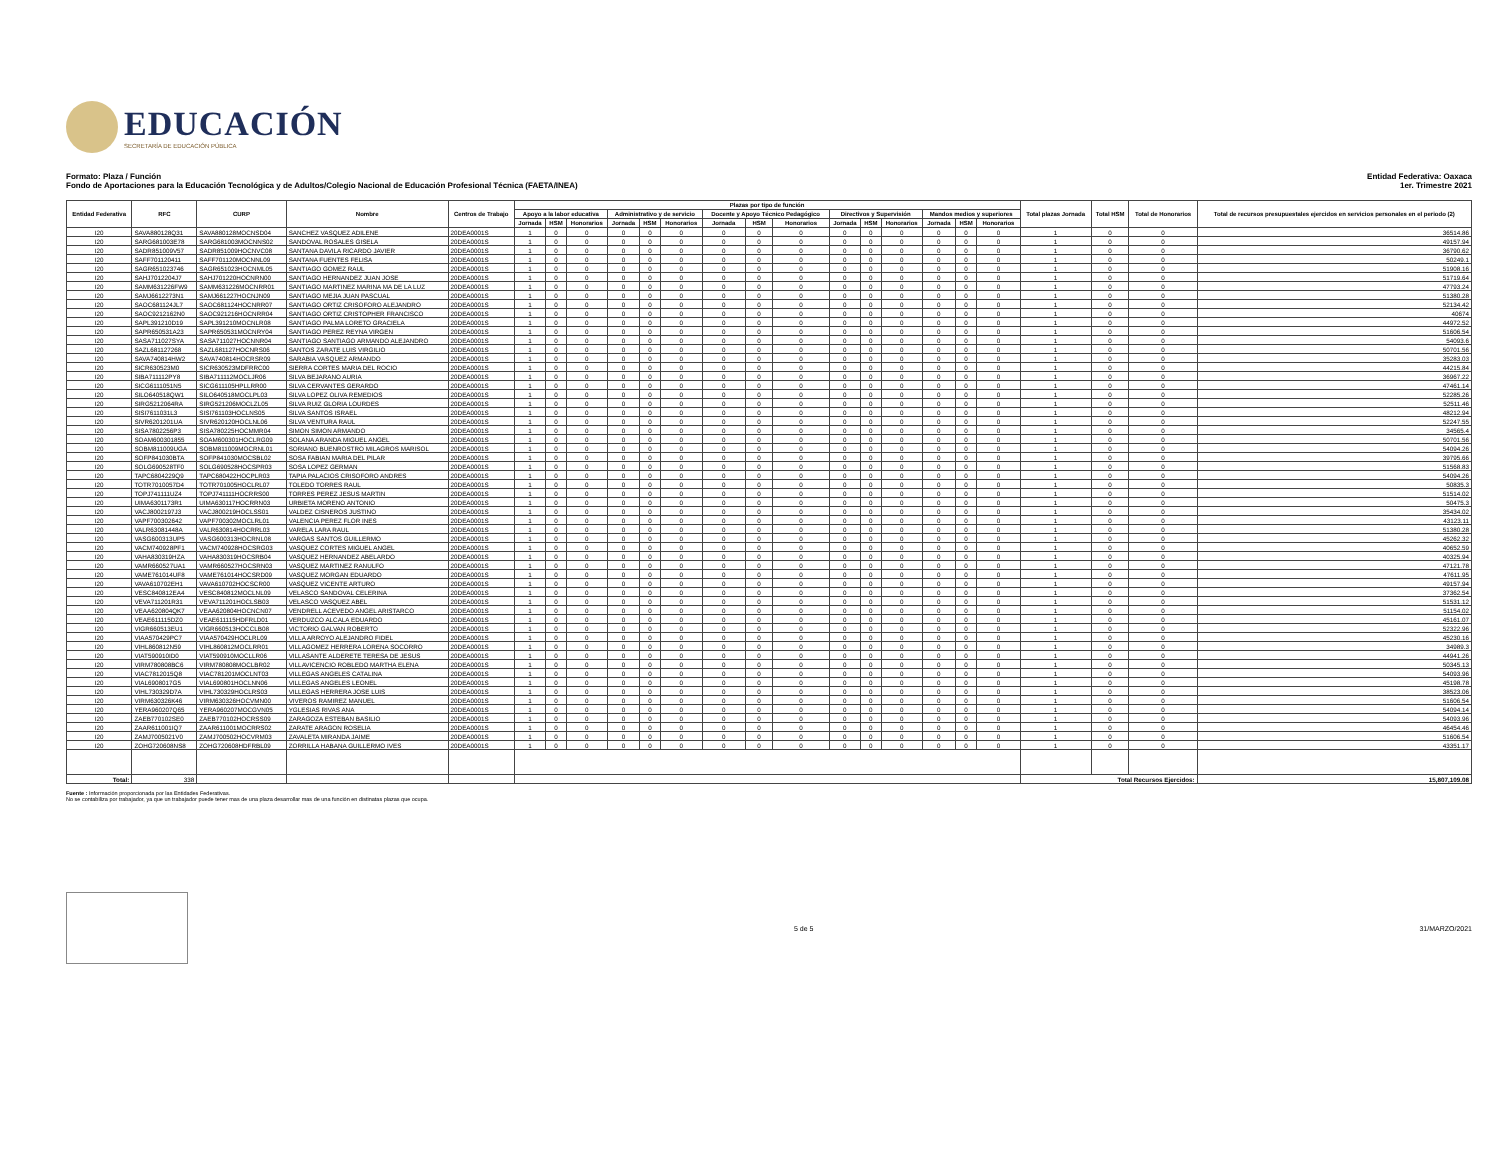EDUCACIÓN
SECRETARÍA DE EDUCACIÓN PÚBLICA
Formato: Plaza / Función
Fondo de Aportaciones para la Educación Tecnológica y de Adultos/Colegio Nacional de Educación Profesional Técnica (FAETA/INEA)
Entidad Federativa: Oaxaca
1er. Trimestre 2021
| Entidad Federativa | RFC | CURP | Nombre | Centros de Trabajo | Plazas por tipo de función | | | | | | | | | | | | | | | Total plazas Jornada | Total HSM | Total de Honorarios | Total de recursos presupuestales ejercidos en servicios personales en el periodo (2) |
| --- | --- | --- | --- | --- | --- | --- | --- | --- | --- | --- | --- | --- | --- | --- | --- | --- | --- | --- | --- | --- | --- | --- | --- |
| | | | | | Apoyo a la labor educativa | | | Administrativo y de servicio | | | Docente y Apoyo Técnico Pedagógico | | | Directivos y Supervisión | | | Mandos medios y superiores | | | | | | |
| | | | | | Jornada | HSM | Honorarios | Jornada | HSM | Honorarios | Jornada | HSM | Honorarios | Jornada | HSM | Honorarios | Jornada | HSM | Honorarios | | | | |
| I20 | SAVA880128Q31 | SAVA880128MOCNSD04 | SANCHEZ VASQUEZ ADILENE | 20DEA0001S | 1 | 0 | 0 | 0 | 0 | 0 | 0 | 0 | 0 | 0 | 0 | 0 | 0 | 0 | 0 | 1 | 0 | 0 | 36514.86 |
| I20 | SARG681003E78 | SARG681003MOCNNS02 | SANDOVAL ROSALES GISELA | 20DEA0001S | 1 | 0 | 0 | 0 | 0 | 0 | 0 | 0 | 0 | 0 | 0 | 0 | 0 | 0 | 0 | 1 | 0 | 0 | 49157.94 |
| I20 | SADR851009V57 | SADR851009HOCNVC08 | SANTANA DAVILA RICARDO JAVIER | 20DEA0001S | 1 | 0 | 0 | 0 | 0 | 0 | 0 | 0 | 0 | 0 | 0 | 0 | 0 | 0 | 0 | 1 | 0 | 0 | 36790.62 |
| I20 | SAFF701120411 | SAFF701120MOCNNL09 | SANTANA FUENTES FELISA | 20DEA0001S | 1 | 0 | 0 | 0 | 0 | 0 | 0 | 0 | 0 | 0 | 0 | 0 | 0 | 0 | 0 | 1 | 0 | 0 | 50249.1 |
| I20 | SAGR651023746 | SAGR651023HOCNML05 | SANTIAGO GOMEZ RAUL | 20DEA0001S | 1 | 0 | 0 | 0 | 0 | 0 | 0 | 0 | 0 | 0 | 0 | 0 | 0 | 0 | 0 | 1 | 0 | 0 | 51908.16 |
| I20 | SAHJ7012204J7 | SAHJ701220HOCNRN00 | SANTIAGO HERNANDEZ JUAN JOSE | 20DEA0001S | 1 | 0 | 0 | 0 | 0 | 0 | 0 | 0 | 0 | 0 | 0 | 0 | 0 | 0 | 0 | 1 | 0 | 0 | 51719.64 |
| I20 | SAMM631226FW9 | SAMM631226MOCNRR01 | SANTIAGO MARTINEZ MARINA MA DE LA LUZ | 20DEA0001S | 1 | 0 | 0 | 0 | 0 | 0 | 0 | 0 | 0 | 0 | 0 | 0 | 0 | 0 | 0 | 1 | 0 | 0 | 47793.24 |
| I20 | SAMJ6612273N1 | SAMJ661227HOCNJN09 | SANTIAGO MEJIA JUAN PASCUAL | 20DEA0001S | 1 | 0 | 0 | 0 | 0 | 0 | 0 | 0 | 0 | 0 | 0 | 0 | 0 | 0 | 0 | 1 | 0 | 0 | 51380.28 |
| I20 | SAOC681124JL7 | SAOC681124HOCNRR07 | SANTIAGO ORTIZ CRISOFORO ALEJANDRO | 20DEA0001S | 1 | 0 | 0 | 0 | 0 | 0 | 0 | 0 | 0 | 0 | 0 | 0 | 0 | 0 | 0 | 1 | 0 | 0 | 52134.42 |
| I20 | SAOC9212162N0 | SAOC921216HOCNRR04 | SANTIAGO ORTIZ CRISTOPHER FRANCISCO | 20DEA0001S | 1 | 0 | 0 | 0 | 0 | 0 | 0 | 0 | 0 | 0 | 0 | 0 | 0 | 0 | 0 | 1 | 0 | 0 | 40674 |
| I20 | SAPL391210D19 | SAPL391210MOCNLR08 | SANTIAGO PALMA LORETO GRACIELA | 20DEA0001S | 1 | 0 | 0 | 0 | 0 | 0 | 0 | 0 | 0 | 0 | 0 | 0 | 0 | 0 | 0 | 1 | 0 | 0 | 44972.52 |
| I20 | SAPR650531A23 | SAPR650531MOCNRY04 | SANTIAGO PEREZ REYNA VIRGEN | 20DEA0001S | 1 | 0 | 0 | 0 | 0 | 0 | 0 | 0 | 0 | 0 | 0 | 0 | 0 | 0 | 0 | 1 | 0 | 0 | 51606.54 |
| I20 | SASA711027SYA | SASA711027HOCNNR04 | SANTIAGO SANTIAGO ARMANDO ALEJANDRO | 20DEA0001S | 1 | 0 | 0 | 0 | 0 | 0 | 0 | 0 | 0 | 0 | 0 | 0 | 0 | 0 | 0 | 1 | 0 | 0 | 54093.6 |
| I20 | SAZL681127268 | SAZL681127HOCNRS06 | SANTOS ZARATE LUIS VIRGILIO | 20DEA0001S | 1 | 0 | 0 | 0 | 0 | 0 | 0 | 0 | 0 | 0 | 0 | 0 | 0 | 0 | 0 | 1 | 0 | 0 | 50701.56 |
| I20 | SAVA740814HW2 | SAVA740814HOCRSR09 | SARABIA VASQUEZ ARMANDO | 20DEA0001S | 1 | 0 | 0 | 0 | 0 | 0 | 0 | 0 | 0 | 0 | 0 | 0 | 0 | 0 | 0 | 1 | 0 | 0 | 35283.03 |
| I20 | SICR630523M0 | SICR630523MDFRRC00 | SIERRA CORTES MARIA DEL ROCIO | 20DEA0001S | 1 | 0 | 0 | 0 | 0 | 0 | 0 | 0 | 0 | 0 | 0 | 0 | 0 | 0 | 0 | 1 | 0 | 0 | 44215.84 |
| I20 | SIBA711112PY8 | SIBA711112MOCLJR06 | SILVA BEJARANO AURIA | 20DEA0001S | 1 | 0 | 0 | 0 | 0 | 0 | 0 | 0 | 0 | 0 | 0 | 0 | 0 | 0 | 0 | 1 | 0 | 0 | 36967.22 |
| I20 | SICG6111051N5 | SICG611105HPLLRR00 | SILVA CERVANTES GERARDO | 20DEA0001S | 1 | 0 | 0 | 0 | 0 | 0 | 0 | 0 | 0 | 0 | 0 | 0 | 0 | 0 | 0 | 1 | 0 | 0 | 47461.14 |
| I20 | SILO640518QW1 | SILO640518MOCLPL03 | SILVA LOPEZ OLIVA REMEDIOS | 20DEA0001S | 1 | 0 | 0 | 0 | 0 | 0 | 0 | 0 | 0 | 0 | 0 | 0 | 0 | 0 | 0 | 1 | 0 | 0 | 52285.26 |
| I20 | SIRG5212064RA | SIRG521206MOCLZL05 | SILVA RUIZ GLORIA LOURDES | 20DEA0001S | 1 | 0 | 0 | 0 | 0 | 0 | 0 | 0 | 0 | 0 | 0 | 0 | 0 | 0 | 0 | 1 | 0 | 0 | 52511.46 |
| I20 | SISI7611031L3 | SISI761103HOCLNS05 | SILVA SANTOS ISRAEL | 20DEA0001S | 1 | 0 | 0 | 0 | 0 | 0 | 0 | 0 | 0 | 0 | 0 | 0 | 0 | 0 | 0 | 1 | 0 | 0 | 48212.94 |
| I20 | SIVR6201201UA | SIVR620120HOCLNL06 | SILVA VENTURA RAUL | 20DEA0001S | 1 | 0 | 0 | 0 | 0 | 0 | 0 | 0 | 0 | 0 | 0 | 0 | 0 | 0 | 0 | 1 | 0 | 0 | 52247.55 |
| I20 | SISA7802256P3 | SISA780225HOCMMR04 | SIMON SIMON ARMANDO | 20DEA0001S | 1 | 0 | 0 | 0 | 0 | 0 | 0 | 0 | 0 | 0 | 0 | 0 | 0 | 0 | 0 | 1 | 0 | 0 | 34565.4 |
| I20 | SOAM600301855 | SOAM600301HOCLRG09 | SOLANA ARANDA MIGUEL ANGEL | 20DEA0001S | 1 | 0 | 0 | 0 | 0 | 0 | 0 | 0 | 0 | 0 | 0 | 0 | 0 | 0 | 0 | 1 | 0 | 0 | 50701.56 |
| I20 | SOBM811009UGA | SOBM811009MOCRNL01 | SORIANO BUENROSTRO MILAGROS MARISOL | 20DEA0001S | 1 | 0 | 0 | 0 | 0 | 0 | 0 | 0 | 0 | 0 | 0 | 0 | 0 | 0 | 0 | 1 | 0 | 0 | 54094.26 |
| I20 | SOFP841030BTA | SOFP841030MOCSBL02 | SOSA FABIAN MARIA DEL PILAR | 20DEA0001S | 1 | 0 | 0 | 0 | 0 | 0 | 0 | 0 | 0 | 0 | 0 | 0 | 0 | 0 | 0 | 1 | 0 | 0 | 39795.66 |
| I20 | SOLG690528TF0 | SOLG690528HOCSPR03 | SOSA LOPEZ GERMAN | 20DEA0001S | 1 | 0 | 0 | 0 | 0 | 0 | 0 | 0 | 0 | 0 | 0 | 0 | 0 | 0 | 0 | 1 | 0 | 0 | 51568.83 |
| I20 | TAPC6804229Q9 | TAPC680422HOCPLR03 | TAPIA PALACIOS CRISOFORO ANDRES | 20DEA0001S | 1 | 0 | 0 | 0 | 0 | 0 | 0 | 0 | 0 | 0 | 0 | 0 | 0 | 0 | 0 | 1 | 0 | 0 | 54094.26 |
| I20 | TOTR7010057D4 | TOTR701005HOCLRL07 | TOLEDO TORRES RAUL | 20DEA0001S | 1 | 0 | 0 | 0 | 0 | 0 | 0 | 0 | 0 | 0 | 0 | 0 | 0 | 0 | 0 | 1 | 0 | 0 | 50835.3 |
| I20 | TOPJ741111UZ4 | TOPJ741111HOCRRS00 | TORRES PEREZ JESUS MARTIN | 20DEA0001S | 1 | 0 | 0 | 0 | 0 | 0 | 0 | 0 | 0 | 0 | 0 | 0 | 0 | 0 | 0 | 1 | 0 | 0 | 51514.02 |
| I20 | UIMA6301173R1 | UIMA630117HOCRRN03 | URBIETA MORENO ANTONIO | 20DEA0001S | 1 | 0 | 0 | 0 | 0 | 0 | 0 | 0 | 0 | 0 | 0 | 0 | 0 | 0 | 0 | 1 | 0 | 0 | 50475.3 |
| I20 | VACJ8002197J3 | VACJ800219HOCLSS01 | VALDEZ CISNEROS JUSTINO | 20DEA0001S | 1 | 0 | 0 | 0 | 0 | 0 | 0 | 0 | 0 | 0 | 0 | 0 | 0 | 0 | 0 | 1 | 0 | 0 | 35434.02 |
| I20 | VAPF700302642 | VAPF700302MOCLRL01 | VALENCIA PEREZ FLOR INES | 20DEA0001S | 1 | 0 | 0 | 0 | 0 | 0 | 0 | 0 | 0 | 0 | 0 | 0 | 0 | 0 | 0 | 1 | 0 | 0 | 43123.11 |
| I20 | VALR63081448A | VALR630814HOCRRL03 | VARELA LARA RAUL | 20DEA0001S | 1 | 0 | 0 | 0 | 0 | 0 | 0 | 0 | 0 | 0 | 0 | 0 | 0 | 0 | 0 | 1 | 0 | 0 | 51380.28 |
| I20 | VASG600313UP5 | VASG600313HOCRNL08 | VARGAS SANTOS GUILLERMO | 20DEA0001S | 1 | 0 | 0 | 0 | 0 | 0 | 0 | 0 | 0 | 0 | 0 | 0 | 0 | 0 | 0 | 1 | 0 | 0 | 45262.32 |
| I20 | VACM740928PF1 | VACM740928HOCSRG03 | VASQUEZ CORTES MIGUEL ANGEL | 20DEA0001S | 1 | 0 | 0 | 0 | 0 | 0 | 0 | 0 | 0 | 0 | 0 | 0 | 0 | 0 | 0 | 1 | 0 | 0 | 40652.59 |
| I20 | VAHA830319HZA | VAHA830319HOCSRB04 | VASQUEZ HERNANDEZ ABELARDO | 20DEA0001S | 1 | 0 | 0 | 0 | 0 | 0 | 0 | 0 | 0 | 0 | 0 | 0 | 0 | 0 | 0 | 1 | 0 | 0 | 40325.94 |
| I20 | VAMR660527UA1 | VAMR660527HOCSRN03 | VASQUEZ MARTINEZ RANULFO | 20DEA0001S | 1 | 0 | 0 | 0 | 0 | 0 | 0 | 0 | 0 | 0 | 0 | 0 | 0 | 0 | 0 | 1 | 0 | 0 | 47121.78 |
| I20 | VAME761014UF8 | VAME761014HOCSRD09 | VASQUEZ MORGAN EDUARDO | 20DEA0001S | 1 | 0 | 0 | 0 | 0 | 0 | 0 | 0 | 0 | 0 | 0 | 0 | 0 | 0 | 0 | 1 | 0 | 0 | 47611.95 |
| I20 | VAVA610702EH1 | VAVA610702HOCSCR00 | VASQUEZ VICENTE ARTURO | 20DEA0001S | 1 | 0 | 0 | 0 | 0 | 0 | 0 | 0 | 0 | 0 | 0 | 0 | 0 | 0 | 0 | 1 | 0 | 0 | 49157.94 |
| I20 | VESC840812EA4 | VESC840812MOCLNL09 | VELASCO SANDOVAL CELERINA | 20DEA0001S | 1 | 0 | 0 | 0 | 0 | 0 | 0 | 0 | 0 | 0 | 0 | 0 | 0 | 0 | 0 | 1 | 0 | 0 | 37362.54 |
| I20 | VEVA711201R31 | VEVA711201HOCLSB03 | VELASCO VASQUEZ ABEL | 20DEA0001S | 1 | 0 | 0 | 0 | 0 | 0 | 0 | 0 | 0 | 0 | 0 | 0 | 0 | 0 | 0 | 1 | 0 | 0 | 51531.12 |
| I20 | VEAA620804QK7 | VEAA620804HOCNCN07 | VENDRELL ACEVEDO ANGEL ARISTARCO | 20DEA0001S | 1 | 0 | 0 | 0 | 0 | 0 | 0 | 0 | 0 | 0 | 0 | 0 | 0 | 0 | 0 | 1 | 0 | 0 | 51154.02 |
| I20 | VEAE611115DZ0 | VEAE611115HDFRLD01 | VERDUZCO ALCALA EDUARDO | 20DEA0001S | 1 | 0 | 0 | 0 | 0 | 0 | 0 | 0 | 0 | 0 | 0 | 0 | 0 | 0 | 0 | 1 | 0 | 0 | 45161.07 |
| I20 | VIGR660513EU1 | VIGR660513HOCCLB08 | VICTORIO GALVAN ROBERTO | 20DEA0001S | 1 | 0 | 0 | 0 | 0 | 0 | 0 | 0 | 0 | 0 | 0 | 0 | 0 | 0 | 0 | 1 | 0 | 0 | 52322.96 |
| I20 | VIAA570429PC7 | VIAA570429HOCLRL09 | VILLA ARROYO ALEJANDRO FIDEL | 20DEA0001S | 1 | 0 | 0 | 0 | 0 | 0 | 0 | 0 | 0 | 0 | 0 | 0 | 0 | 0 | 0 | 1 | 0 | 0 | 45230.16 |
| I20 | VIHL860812N59 | VIHL860812MOCLRR01 | VILLAGOMEZ HERRERA LORENA SOCORRO | 20DEA0001S | 1 | 0 | 0 | 0 | 0 | 0 | 0 | 0 | 0 | 0 | 0 | 0 | 0 | 0 | 0 | 1 | 0 | 0 | 34989.3 |
| I20 | VIAT590910ID0 | VIAT590910MOCLLR06 | VILLASANTE ALDERETE TERESA DE JESUS | 20DEA0001S | 1 | 0 | 0 | 0 | 0 | 0 | 0 | 0 | 0 | 0 | 0 | 0 | 0 | 0 | 0 | 1 | 0 | 0 | 44941.26 |
| I20 | VIRM780808BC6 | VIRM780808MOCLBR02 | VILLAVICENCIO ROBLEDO MARTHA ELENA | 20DEA0001S | 1 | 0 | 0 | 0 | 0 | 0 | 0 | 0 | 0 | 0 | 0 | 0 | 0 | 0 | 0 | 1 | 0 | 0 | 50345.13 |
| I20 | VIAC7812015Q8 | VIAC781201MOCLNT03 | VILLEGAS ANGELES CATALINA | 20DEA0001S | 1 | 0 | 0 | 0 | 0 | 0 | 0 | 0 | 0 | 0 | 0 | 0 | 0 | 0 | 0 | 1 | 0 | 0 | 54093.96 |
| I20 | VIAL6908017G5 | VIAL690801HOCLNN06 | VILLEGAS ANGELES LEONEL | 20DEA0001S | 1 | 0 | 0 | 0 | 0 | 0 | 0 | 0 | 0 | 0 | 0 | 0 | 0 | 0 | 0 | 1 | 0 | 0 | 45198.78 |
| I20 | VIHL730329D7A | VIHL730329HOCLRS03 | VILLEGAS HERRERA JOSE LUIS | 20DEA0001S | 1 | 0 | 0 | 0 | 0 | 0 | 0 | 0 | 0 | 0 | 0 | 0 | 0 | 0 | 0 | 1 | 0 | 0 | 38523.06 |
| I20 | VIRM630326K46 | VIRM630326HOCVMN00 | VIVEROS RAMIREZ MANUEL | 20DEA0001S | 1 | 0 | 0 | 0 | 0 | 0 | 0 | 0 | 0 | 0 | 0 | 0 | 0 | 0 | 0 | 1 | 0 | 0 | 51606.54 |
| I20 | YERA960207Q65 | YERA960207MOCGVN05 | YGLESIAS RIVAS ANA | 20DEA0001S | 1 | 0 | 0 | 0 | 0 | 0 | 0 | 0 | 0 | 0 | 0 | 0 | 0 | 0 | 0 | 1 | 0 | 0 | 54094.14 |
| I20 | ZAEB770102SE0 | ZAEB770102HOCRSS09 | ZARAGOZA ESTEBAN BASILIO | 20DEA0001S | 1 | 0 | 0 | 0 | 0 | 0 | 0 | 0 | 0 | 0 | 0 | 0 | 0 | 0 | 0 | 1 | 0 | 0 | 54093.96 |
| I20 | ZAAR611001IQ7 | ZAAR611001MOCRRS02 | ZARATE ARAGON ROSELIA | 20DEA0001S | 1 | 0 | 0 | 0 | 0 | 0 | 0 | 0 | 0 | 0 | 0 | 0 | 0 | 0 | 0 | 1 | 0 | 0 | 46454.46 |
| I20 | ZAMJ7005021V0 | ZAMJ700502HOCVRM03 | ZAVALETA MIRANDA JAIME | 20DEA0001S | 1 | 0 | 0 | 0 | 0 | 0 | 0 | 0 | 0 | 0 | 0 | 0 | 0 | 0 | 0 | 1 | 0 | 0 | 51606.54 |
| I20 | ZOHG720608NS8 | ZOHG720608HDFRBL09 | ZORRILLA HABANA GUILLERMO IVES | 20DEA0001S | 1 | 0 | 0 | 0 | 0 | 0 | 0 | 0 | 0 | 0 | 0 | 0 | 0 | 0 | 0 | 1 | 0 | 0 | 43351.17 |
| Total: | 338 | | | | | | | | | | | | | | | | | | | Total Recursos Ejercidos: | | | 15,807,109.08 |
Fuente : Información proporcionada por las Entidades Federativas.
No se contabiliza por trabajador, ya que un trabajador puede tener mas de una plaza desarrollar mas de una función en distinatas plazas que ocupa.
5 de 5 31/MARZO/2021